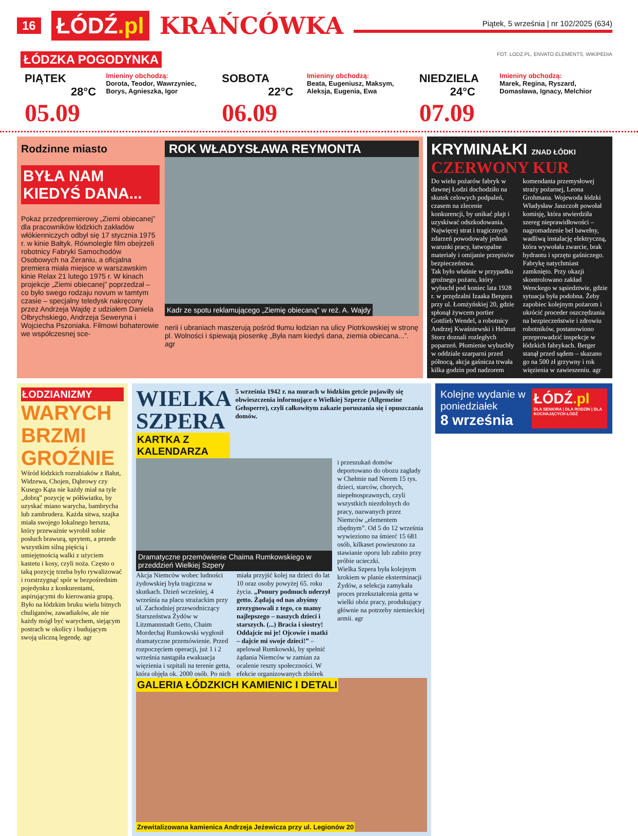16 ŁÓDŹ.pl KRAŃCÓWKA
Piątek, 5 września | nr 102/2025 (634)
ŁÓDZKA POGODYNKA FOT. LODZ.PL, ENVATO ELEMENTS, WIKIPEDIA
PIĄTEK 28°C
05.09
Imieniny obchodzą:
Dorota, Teodor, Wawrzyniec, Borys, Agnieszka, Igor
SOBOTA 22°C
06.09
Imieniny obchodzą:
Beata, Eugeniusz, Maksym, Aleksja, Eugenia, Ewa
NIEDZIELA 24°C
07.09
Imieniny obchodzą:
Marek, Regina, Ryszard, Domasława, Ignacy, Melchior
Rodzinne miasto
BYŁA NAM KIEDYŚ DANA...
Pokaz przedpremierowy „Ziemi obiecanej” dla pracowników łódzkich zakładów włókienniczych odbył się 17 stycznia 1975 r. w kinie Bałtyk. Równolegle film obejrzeli robotnicy Fabryki Samochodów Osobowych na Żeraniu, a oficjalna premiera miała miejsce w warszawskim kinie Relax 21 lutego 1975 r. W kinach projekcje „Ziemi obiecanej” poprzedzał – co było swego rodzaju novum w tamtym czasie – specjalny teledysk nakręcony przez Andrzeja Wajdę z udziałem Daniela Olbrychskiego, Andrzeja Seweryna i Wojciecha Pszoniaka. Filmowi bohaterowie we współczesnej sce-
ROK WŁADYSŁAWA REYMONTA
Kadr ze spotu reklamującego „Ziemię obiecaną” w reż. A. Wajdy
nerii i ubraniach maszerują pośród tłumu łodzian na ulicy Piotrkowskiej w stronę pl. Wolności i śpiewają piosenkę „Była nam kiedyś dana, ziemia obiecana...”. agr
KRYMINAŁKI ZNAD ŁÓDKI
CZERWONY KUR
Do wielu pożarów fabryk w dawnej Łodzi dochodziło na skutek celowych podpaleń, czasem na zlecenie konkurencji, by unikać plajt i uzyskiwać odszkodowania. Najwięcej strat i tragicznych zdarzeń powodowały jednak warunki pracy, łatwopalne materiały i omijanie przepisów bezpieczeństwa.
Tak było właśnie w przypadku groźnego pożaru, który wybuchł pod koniec lata 1928 r. w przędzalni Izaaka Bergera przy ul. Łomżyńskiej 20, gdzie spłonął żywcem portier Gottlieb Wendel, a robotnicy Andrzej Kwaśniewski i Helmut Storz doznali rozległych poparzeń. Płomienie wybuchły w oddziale szarparni przed północą, akcja gaśnicza trwała kilka godzin pod nadzorem komendanta przemysłowej straży pożarnej, Leona Grohmana. Wojewoda łódzki Władysław Jaszczołt powołał komisję, która stwierdziła szereg nieprawidłowości – nagromadzenie bel bawełny, wadliwą instalację elektryczną, która wywołała zwarcie, brak hydrantu i sprzętu gaśniczego. Fabrykę natychmiast zamknięto. Przy okazji skontrolowano zakład Wenckego w sąsiedztwie, gdzie sytuacja była podobna. Żeby zapobiec kolejnym pożarom i ukrócić proceder oszczędzania na bezpieczeństwie i zdrowiu robotników, postanowiono przeprowadzić inspekcje w łódzkich fabrykach. Berger stanął przed sądem – skazano go na 500 zł grzywny i rok więzienia w zawieszeniu. agr
ŁODZIANIZMY
WARYCH BRZMI GROŹNIE
Wśród łódzkich rozrabiaków z Bałut, Widzewa, Chojen, Dąbrowy czy Kusego Kąta nie każdy miał na tyle „dobrą” pozycję w półświatku, by uzyskać miano warycha, bambrycha lub zambrudera. Każda sitwa, szajka miała swojego lokalnego herszta, który przeważnie wyrobił sobie posłuch brawurą, sprytem, a przede wszystkim silną pięścią i umiejętnością walki z użyciem kastetu i kosy, czyli noża. Często o taką pozycję trzeba było rywalizować i rozstrzygnąć spór w bezpośrednim pojedynku z konkurentami, aspirującymi do kierowania grupą.
Było na łódzkim bruku wielu bitnych chuliganów, zawadiaków, ale nie każdy mógł być warychem, siejącym postrach w okolicy i budującym swoją uliczną legendę. agr
WIELKA SZPERA
KARTKA Z KALENDARZA
5 września 1942 r. na murach w łódzkim getcie pojawiły się obwieszczenia informujące o Wielkiej Szperze (Allgemeine Gehsperre), czyli całkowitym zakazie poruszania się i opuszczania domów.
Dramatyczne przemówienie Chaima Rumkowskiego w przeddzień Wielkiej Szpery
Akcja Niemców wobec ludności żydowskiej była tragiczna w skutkach. Dzień wcześniej, 4 września na placu strażackim przy ul. Zachodniej przewodniczący Starszeństwa Żydów w Litzmannstadt Getto, Chaim Mordechaj Rumkowski wygłosił dramatyczne przemówienie. Przed rozpoczęciem operacji, już 1 i 2 września nastąpiła ewakuacja więzienia i szpitali na terenie getta, która objęła ok. 2000 osób. Po nich miała przyjść kolej na dzieci do lat 10 oraz osoby powyżej 65. roku życia. „Ponury podmuch uderzył getto. Żądają od nas abyśmy zrezygnowali z tego, co mamy najlepszego – naszych dzieci i starszych. (...) Bracia i siostry! Oddajcie mi je! Ojcowie i matki – dajcie mi swoje dzieci!” – apelował Rumkowski, by spełnić żądania Niemców w zamian za ocalenie reszty społeczności. W efekcie organizowanych zbiórek
i przeszukań domów deportowano do obozu zagłady w Chełmie nad Nerem 15 tys. dzieci, starców, chorych, niepełnosprawnych, czyli wszystkich niezdolnych do pracy, nazwanych przez Niemców „elementem zbędnym”. Od 5 do 12 września wywieziono na śmierć 15 681 osób, kilkaset powieszono za stawianie oporu lub zabito przy próbie ucieczki.
Wielka Szpera była kolejnym krokiem w planie eksterminacji Żydów, a selekcja zamykała proces przekształcenia getta w wielki obóz pracy, produkujący głównie na potrzeby niemieckiej armii. agr
GALERIA ŁÓDZKICH KAMIENIC I DETALI
Zrewitalizowana kamienica Andrzeja Jeżewicza przy ul. Legionów 20
Kolejne wydanie w poniedziałek
8 września
ŁÓDŹ.pl
DLA SENIORA | DLA RODZIN | DLA KOCHAJĄCYCH ŁÓDŹ